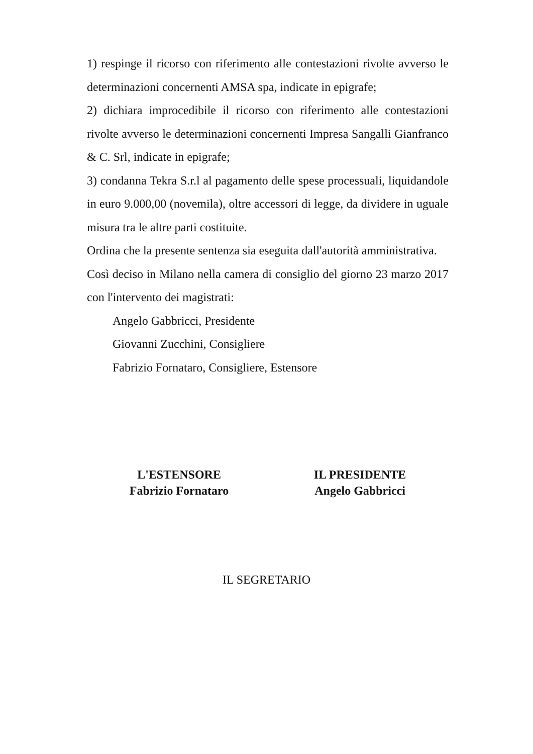1) respinge il ricorso con riferimento alle contestazioni rivolte avverso le determinazioni concernenti AMSA spa, indicate in epigrafe;
2) dichiara improcedibile il ricorso con riferimento alle contestazioni rivolte avverso le determinazioni concernenti Impresa Sangalli Gianfranco & C. Srl, indicate in epigrafe;
3) condanna Tekra S.r.l al pagamento delle spese processuali, liquidandole in euro 9.000,00 (novemila), oltre accessori di legge, da dividere in uguale misura tra le altre parti costituite.
Ordina che la presente sentenza sia eseguita dall'autorità amministrativa.
Così deciso in Milano nella camera di consiglio del giorno 23 marzo 2017 con l'intervento dei magistrati:
Angelo Gabbricci, Presidente
Giovanni Zucchini, Consigliere
Fabrizio Fornataro, Consigliere, Estensore
L'ESTENSORE
Fabrizio Fornataro
IL PRESIDENTE
Angelo Gabbricci
IL SEGRETARIO